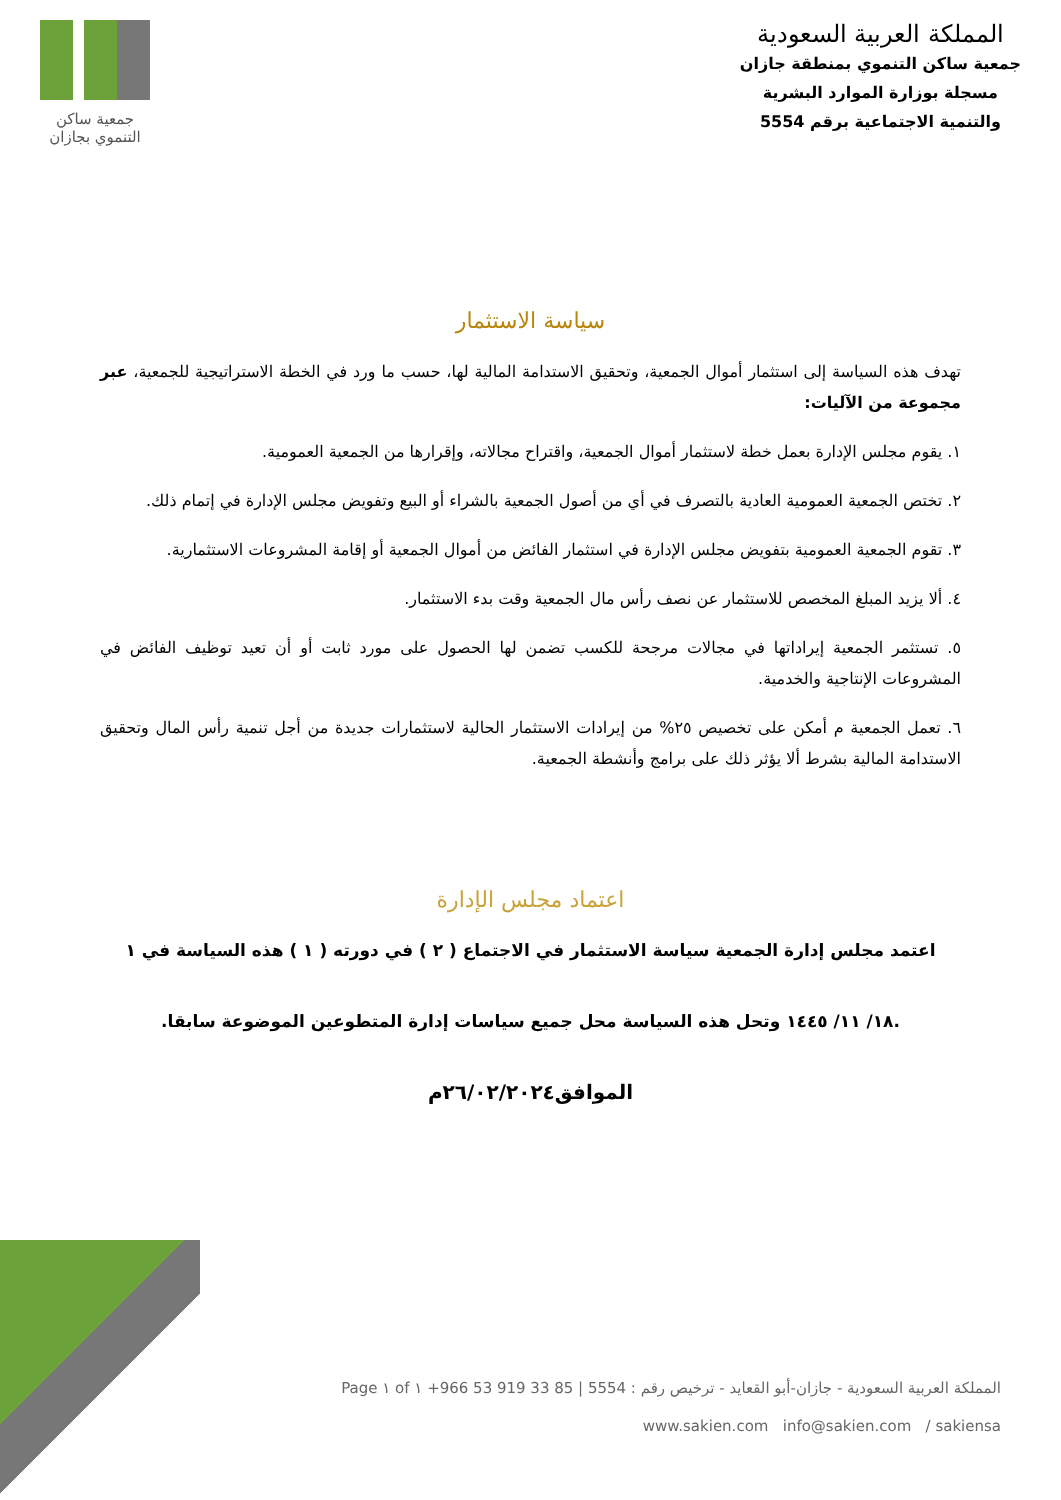المملكة العربية السعودية
جمعية ساكن التنموي بمنطقة جازان
مسجلة بوزارة الموارد البشرية
والتنمية الاجتماعية برقم 5554
جمعية ساكن
التنموي بجازان
سياسة الاستثمار
تهدف هذه السياسة إلى استثمار أموال الجمعية، وتحقيق الاستدامة المالية لها، حسب ما ورد في الخطة الاستراتيجية للجمعية، عبر مجموعة من الآليات:
١. يقوم مجلس الإدارة بعمل خطة لاستثمار أموال الجمعية، واقتراح مجالاته، وإقرارها من الجمعية العمومية.
٢. تختص الجمعية العمومية العادية بالتصرف في أي من أصول الجمعية بالشراء أو البيع وتفويض مجلس الإدارة في إتمام ذلك.
٣. تقوم الجمعية العمومية بتفويض مجلس الإدارة في استثمار الفائض من أموال الجمعية أو إقامة المشروعات الاستثمارية.
٤. ألا يزيد المبلغ المخصص للاستثمار عن نصف رأس مال الجمعية وقت بدء الاستثمار.
٥. تستثمر الجمعية إيراداتها في مجالات مرجحة للكسب تضمن لها الحصول على مورد ثابت أو أن تعيد توظيف الفائض في المشروعات الإنتاجية والخدمية.
٦. تعمل الجمعية م أمكن على تخصيص ٢٥% من إيرادات الاستثمار الحالية لاستثمارات جديدة من أجل تنمية رأس المال وتحقيق الاستدامة المالية بشرط ألا يؤثر ذلك على برامج وأنشطة الجمعية.
اعتماد مجلس الإدارة
اعتمد مجلس إدارة الجمعية سياسة الاستثمار في الاجتماع ( ٢ ) في دورته ( ١ ) هذه السياسة في ١
.١٨/ ١١/ ١٤٤٥ وتحل هذه السياسة محل جميع سياسات إدارة المتطوعين الموضوعة سابقا.
الموافق٢٦/٠٢/٢٠٢٤م
المملكة العربية السعودية - جازان-أبو القعايد - ترخيص رقم : 5554 | +966 53 919 33 85 Page ١ of ١
www.sakien.com info@sakien.com / sakiensa